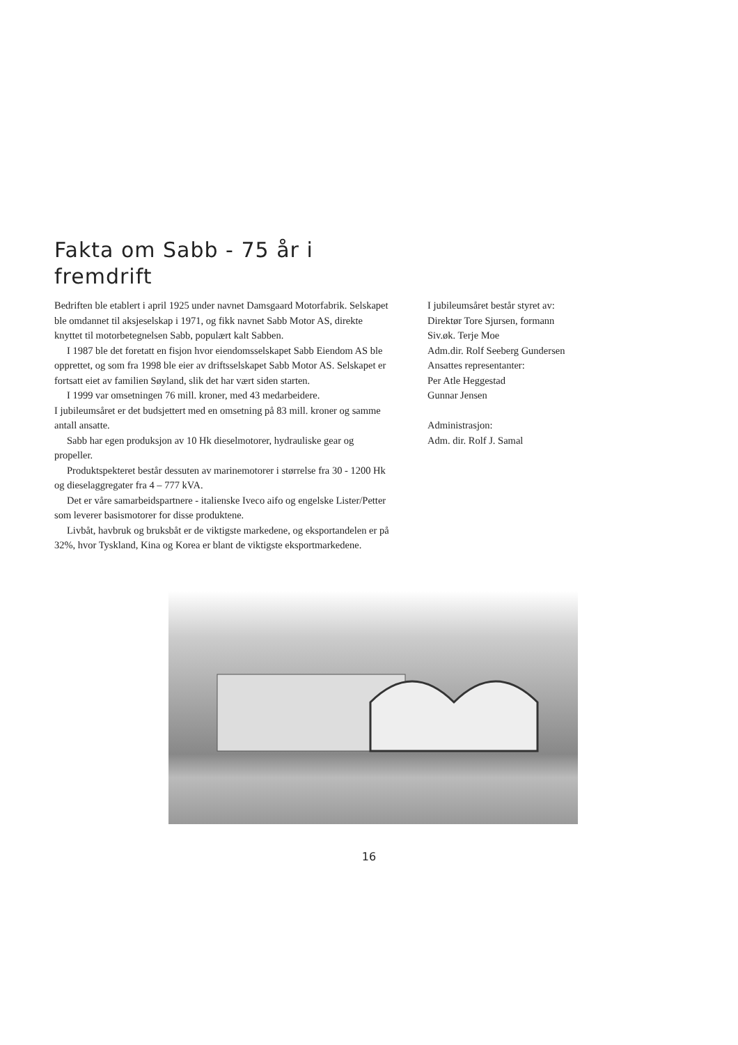Fakta om Sabb - 75 år i fremdrift
Bedriften ble etablert i april 1925 under navnet Damsgaard Motorfabrik. Selskapet ble omdannet til aksjeselskap i 1971, og fikk navnet Sabb Motor AS, direkte knyttet til motorbetegnelsen Sabb, populært kalt Sabben.
I 1987 ble det foretatt en fisjon hvor eiendomsselskapet Sabb Eiendom AS ble opprettet, og som fra 1998 ble eier av driftsselskapet Sabb Motor AS. Selskapet er fortsatt eiet av familien Søyland, slik det har vært siden starten.
I 1999 var omsetningen 76 mill. kroner, med 43 medarbeidere.
I jubileumsåret er det budsjettert med en omsetning på 83 mill. kroner og samme antall ansatte.
Sabb har egen produksjon av 10 Hk dieselmotorer, hydrauliske gear og propeller.
Produktspekteret består dessuten av marinemotorer i størrelse fra 30 - 1200 Hk og dieselaggregater fra 4 – 777 kVA.
Det er våre samarbeidspartnere - italienske Iveco aifo og engelske Lister/Petter som leverer basismotorer for disse produktene.
Livbåt, havbruk og bruksbåt er de viktigste markedene, og eksportandelen er på 32%, hvor Tyskland, Kina og Korea er blant de viktigste eksportmarkedene.
I jubileumsåret består styret av:
Direktør Tore Sjursen, formann
Siv.øk. Terje Moe
Adm.dir. Rolf Seeberg Gundersen
Ansattes representanter:
Per Atle Heggestad
Gunnar Jensen
Administrasjon:
Adm. dir. Rolf J. Samal
16